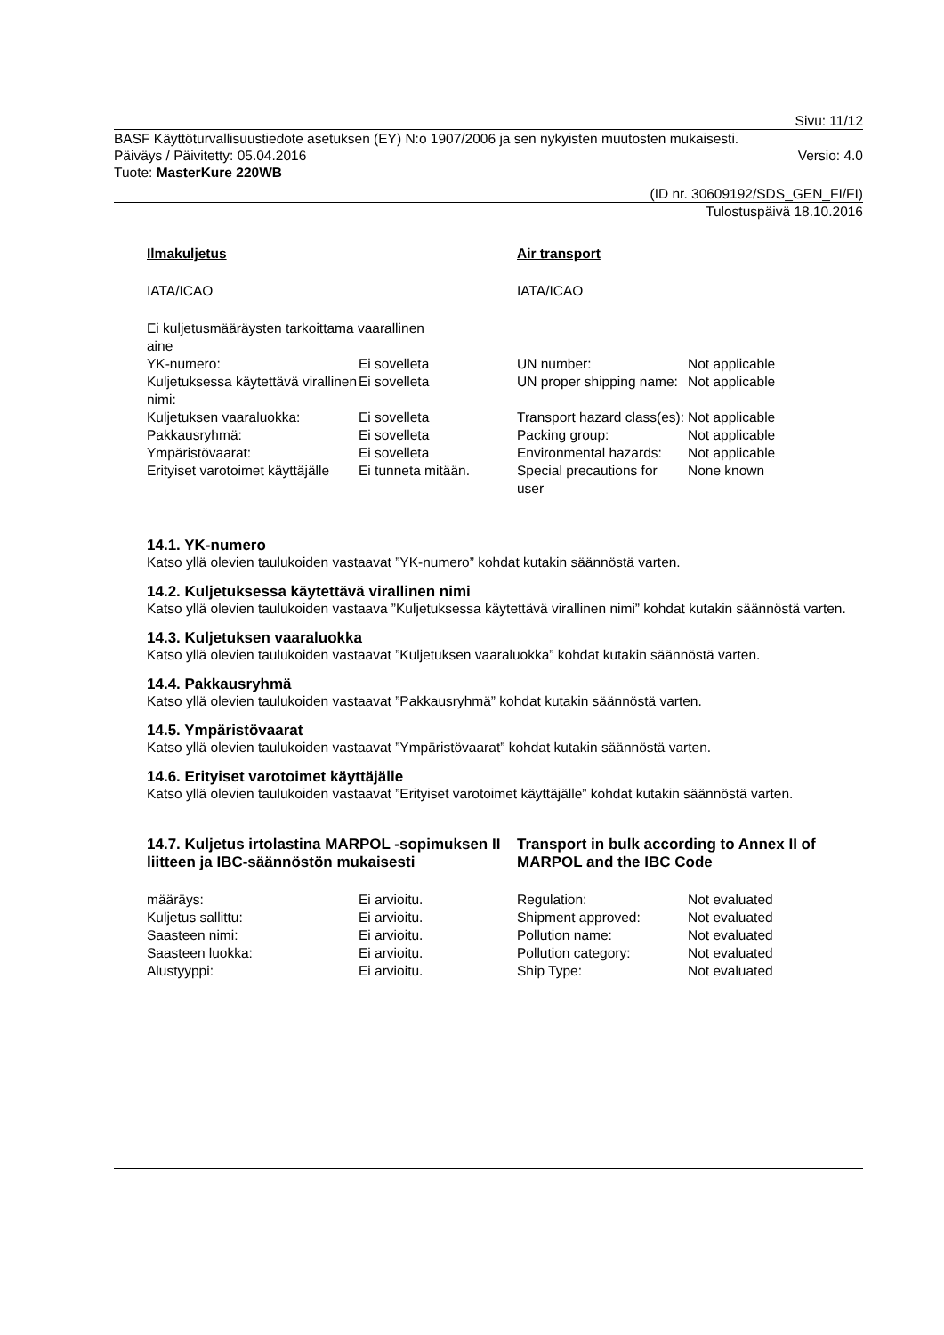Sivu: 11/12
BASF Käyttöturvallisuustiedote asetuksen (EY) N:o 1907/2006 ja sen nykyisten muutosten mukaisesti.
Päiväys / Päivitetty: 05.04.2016 Versio: 4.0
Tuote: MasterKure 220WB
(ID nr. 30609192/SDS_GEN_FI/FI)
Tulostuspäivä 18.10.2016
| Ilmakuljetus | | Air transport | |
| IATA/ICAO | | IATA/ICAO | |
| Ei kuljetusmääräysten tarkoittama vaarallinen aine | | | |
| YK-numero: | Ei sovelleta | UN number: | Not applicable |
| Kuljetuksessa käytettävä virallinen nimi: | Ei sovelleta | UN proper shipping name: | Not applicable |
| Kuljetuksen vaaraluokka: | Ei sovelleta | Transport hazard class(es): | Not applicable |
| Pakkausryhmä: | Ei sovelleta | Packing group: | Not applicable |
| Ympäristövaarat: | Ei sovelleta | Environmental hazards: | Not applicable |
| Erityiset varotoimet käyttäjälle | Ei tunneta mitään. | Special precautions for user | None known |
14.1. YK-numero
Katso yllä olevien taulukoiden vastaavat ”YK-numero” kohdat kutakin säännöstä varten.
14.2. Kuljetuksessa käytettävä virallinen nimi
Katso yllä olevien taulukoiden vastaava ”Kuljetuksessa käytettävä virallinen nimi” kohdat kutakin säännöstä varten.
14.3. Kuljetuksen vaaraluokka
Katso yllä olevien taulukoiden vastaavat ”Kuljetuksen vaaraluokka” kohdat kutakin säännöstä varten.
14.4. Pakkausryhmä
Katso yllä olevien taulukoiden vastaavat ”Pakkausryhmä” kohdat kutakin säännöstä varten.
14.5. Ympäristövaarat
Katso yllä olevien taulukoiden vastaavat ”Ympäristövaarat” kohdat kutakin säännöstä varten.
14.6. Erityiset varotoimet käyttäjälle
Katso yllä olevien taulukoiden vastaavat ”Erityiset varotoimet käyttäjälle” kohdat kutakin säännöstä varten.
14.7. Kuljetus irtolastina MARPOL -sopimuksen II liitteen ja IBC-säännöstön mukaisesti
Transport in bulk according to Annex II of MARPOL and the IBC Code
| määräys: | Ei arvioitu. | Regulation: | Not evaluated |
| Kuljetus sallittu: | Ei arvioitu. | Shipment approved: | Not evaluated |
| Saasteen nimi: | Ei arvioitu. | Pollution name: | Not evaluated |
| Saasteen luokka: | Ei arvioitu. | Pollution category: | Not evaluated |
| Alustyyppi: | Ei arvioitu. | Ship Type: | Not evaluated |